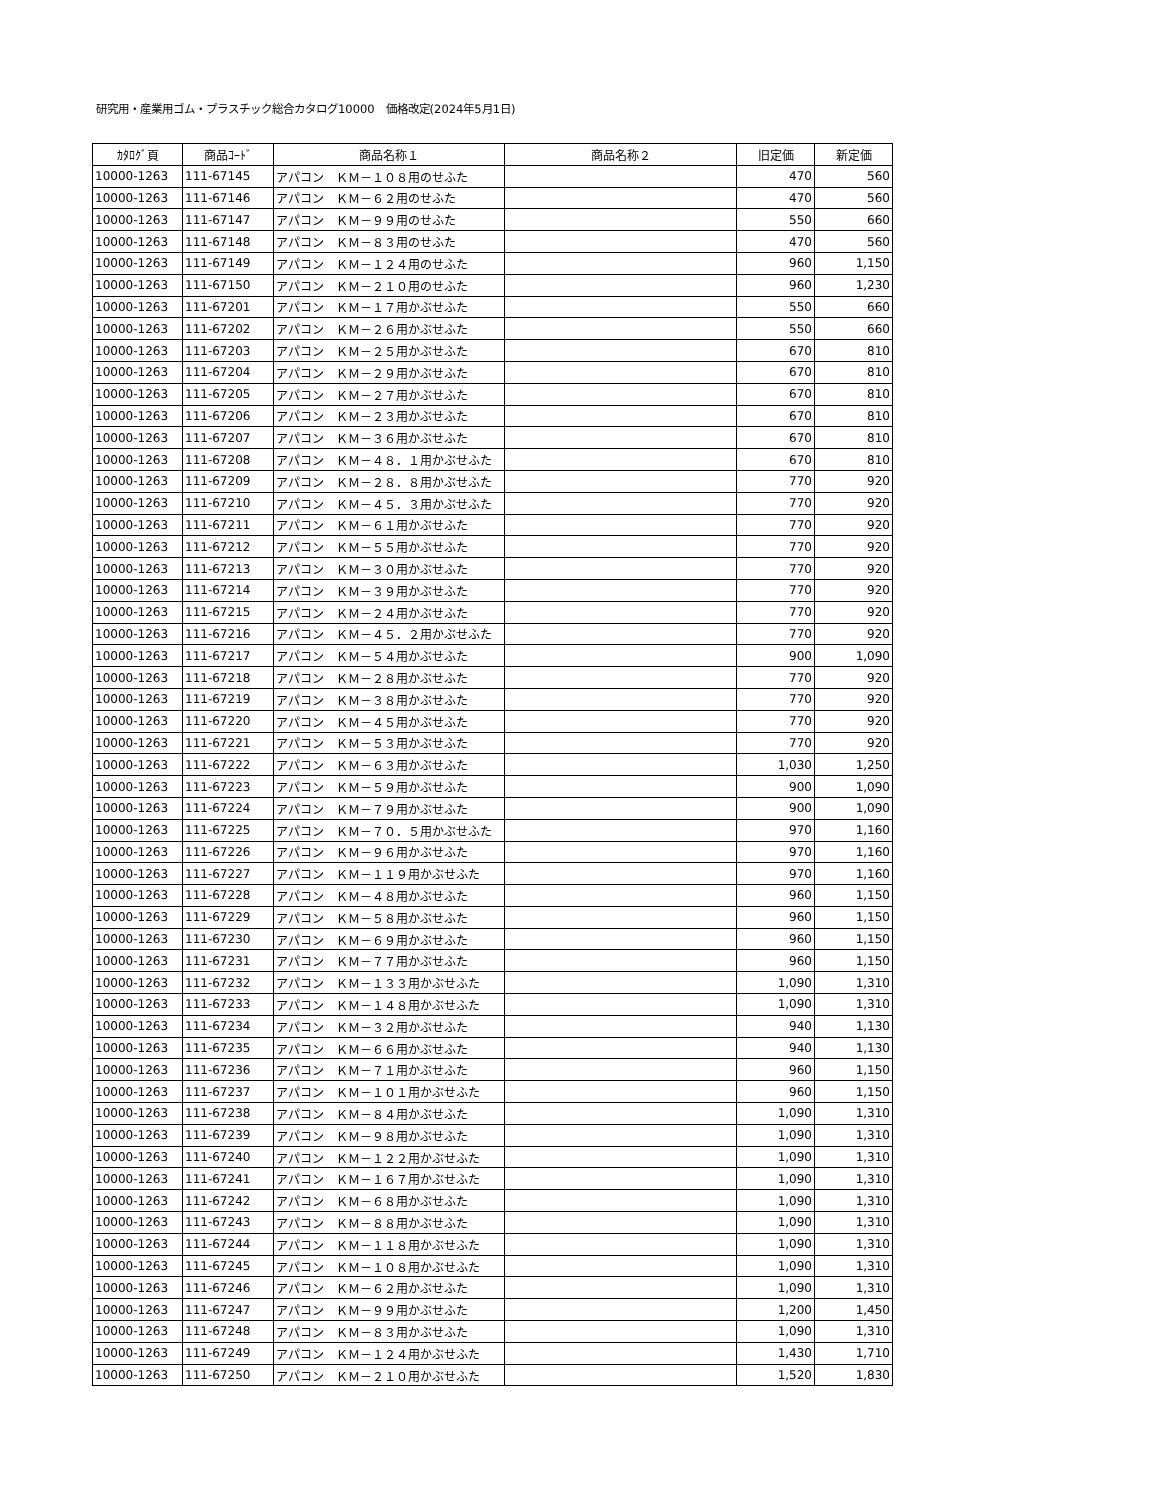研究用・産業用ゴム・プラスチック総合カタログ10000　価格改定(2024年5月1日)
| ｶﾀﾛｸﾞ頁 | 商品ｺｰﾄﾞ | 商品名称１ | 商品名称２ | 旧定価 | 新定価 |
| --- | --- | --- | --- | --- | --- |
| 10000-1263 | 111-67145 | アパコン ＫＭ－１０８用のせふた | | 470 | 560 |
| 10000-1263 | 111-67146 | アパコン ＫＭ－６２用のせふた | | 470 | 560 |
| 10000-1263 | 111-67147 | アパコン ＫＭ－９９用のせふた | | 550 | 660 |
| 10000-1263 | 111-67148 | アパコン ＫＭ－８３用のせふた | | 470 | 560 |
| 10000-1263 | 111-67149 | アパコン ＫＭ－１２４用のせふた | | 960 | 1,150 |
| 10000-1263 | 111-67150 | アパコン ＫＭ－２１０用のせふた | | 960 | 1,230 |
| 10000-1263 | 111-67201 | アパコン ＫＭ－１７用かぶせふた | | 550 | 660 |
| 10000-1263 | 111-67202 | アパコン ＫＭ－２６用かぶせふた | | 550 | 660 |
| 10000-1263 | 111-67203 | アパコン ＫＭ－２５用かぶせふた | | 670 | 810 |
| 10000-1263 | 111-67204 | アパコン ＫＭ－２９用かぶせふた | | 670 | 810 |
| 10000-1263 | 111-67205 | アパコン ＫＭ－２７用かぶせふた | | 670 | 810 |
| 10000-1263 | 111-67206 | アパコン ＫＭ－２３用かぶせふた | | 670 | 810 |
| 10000-1263 | 111-67207 | アパコン ＫＭ－３６用かぶせふた | | 670 | 810 |
| 10000-1263 | 111-67208 | アパコン ＫＭ－４８．１用かぶせふた | | 670 | 810 |
| 10000-1263 | 111-67209 | アパコン ＫＭ－２８．８用かぶせふた | | 770 | 920 |
| 10000-1263 | 111-67210 | アパコン ＫＭ－４５．３用かぶせふた | | 770 | 920 |
| 10000-1263 | 111-67211 | アパコン ＫＭ－６１用かぶせふた | | 770 | 920 |
| 10000-1263 | 111-67212 | アパコン ＫＭ－５５用かぶせふた | | 770 | 920 |
| 10000-1263 | 111-67213 | アパコン ＫＭ－３０用かぶせふた | | 770 | 920 |
| 10000-1263 | 111-67214 | アパコン ＫＭ－３９用かぶせふた | | 770 | 920 |
| 10000-1263 | 111-67215 | アパコン ＫＭ－２４用かぶせふた | | 770 | 920 |
| 10000-1263 | 111-67216 | アパコン ＫＭ－４５．２用かぶせふた | | 770 | 920 |
| 10000-1263 | 111-67217 | アパコン ＫＭ－５４用かぶせふた | | 900 | 1,090 |
| 10000-1263 | 111-67218 | アパコン ＫＭ－２８用かぶせふた | | 770 | 920 |
| 10000-1263 | 111-67219 | アパコン ＫＭ－３８用かぶせふた | | 770 | 920 |
| 10000-1263 | 111-67220 | アパコン ＫＭ－４５用かぶせふた | | 770 | 920 |
| 10000-1263 | 111-67221 | アパコン ＫＭ－５３用かぶせふた | | 770 | 920 |
| 10000-1263 | 111-67222 | アパコン ＫＭ－６３用かぶせふた | | 1,030 | 1,250 |
| 10000-1263 | 111-67223 | アパコン ＫＭ－５９用かぶせふた | | 900 | 1,090 |
| 10000-1263 | 111-67224 | アパコン ＫＭ－７９用かぶせふた | | 900 | 1,090 |
| 10000-1263 | 111-67225 | アパコン ＫＭ－７０．５用かぶせふた | | 970 | 1,160 |
| 10000-1263 | 111-67226 | アパコン ＫＭ－９６用かぶせふた | | 970 | 1,160 |
| 10000-1263 | 111-67227 | アパコン ＫＭ－１１９用かぶせふた | | 970 | 1,160 |
| 10000-1263 | 111-67228 | アパコン ＫＭ－４８用かぶせふた | | 960 | 1,150 |
| 10000-1263 | 111-67229 | アパコン ＫＭ－５８用かぶせふた | | 960 | 1,150 |
| 10000-1263 | 111-67230 | アパコン ＫＭ－６９用かぶせふた | | 960 | 1,150 |
| 10000-1263 | 111-67231 | アパコン ＫＭ－７７用かぶせふた | | 960 | 1,150 |
| 10000-1263 | 111-67232 | アパコン ＫＭ－１３３用かぶせふた | | 1,090 | 1,310 |
| 10000-1263 | 111-67233 | アパコン ＫＭ－１４８用かぶせふた | | 1,090 | 1,310 |
| 10000-1263 | 111-67234 | アパコン ＫＭ－３２用かぶせふた | | 940 | 1,130 |
| 10000-1263 | 111-67235 | アパコン ＫＭ－６６用かぶせふた | | 940 | 1,130 |
| 10000-1263 | 111-67236 | アパコン ＫＭ－７１用かぶせふた | | 960 | 1,150 |
| 10000-1263 | 111-67237 | アパコン ＫＭ－１０１用かぶせふた | | 960 | 1,150 |
| 10000-1263 | 111-67238 | アパコン ＫＭ－８４用かぶせふた | | 1,090 | 1,310 |
| 10000-1263 | 111-67239 | アパコン ＫＭ－９８用かぶせふた | | 1,090 | 1,310 |
| 10000-1263 | 111-67240 | アパコン ＫＭ－１２２用かぶせふた | | 1,090 | 1,310 |
| 10000-1263 | 111-67241 | アパコン ＫＭ－１６７用かぶせふた | | 1,090 | 1,310 |
| 10000-1263 | 111-67242 | アパコン ＫＭ－６８用かぶせふた | | 1,090 | 1,310 |
| 10000-1263 | 111-67243 | アパコン ＫＭ－８８用かぶせふた | | 1,090 | 1,310 |
| 10000-1263 | 111-67244 | アパコン ＫＭ－１１８用かぶせふた | | 1,090 | 1,310 |
| 10000-1263 | 111-67245 | アパコン ＫＭ－１０８用かぶせふた | | 1,090 | 1,310 |
| 10000-1263 | 111-67246 | アパコン ＫＭ－６２用かぶせふた | | 1,090 | 1,310 |
| 10000-1263 | 111-67247 | アパコン ＫＭ－９９用かぶせふた | | 1,200 | 1,450 |
| 10000-1263 | 111-67248 | アパコン ＫＭ－８３用かぶせふた | | 1,090 | 1,310 |
| 10000-1263 | 111-67249 | アパコン ＫＭ－１２４用かぶせふた | | 1,430 | 1,710 |
| 10000-1263 | 111-67250 | アパコン ＫＭ－２１０用かぶせふた | | 1,520 | 1,830 |